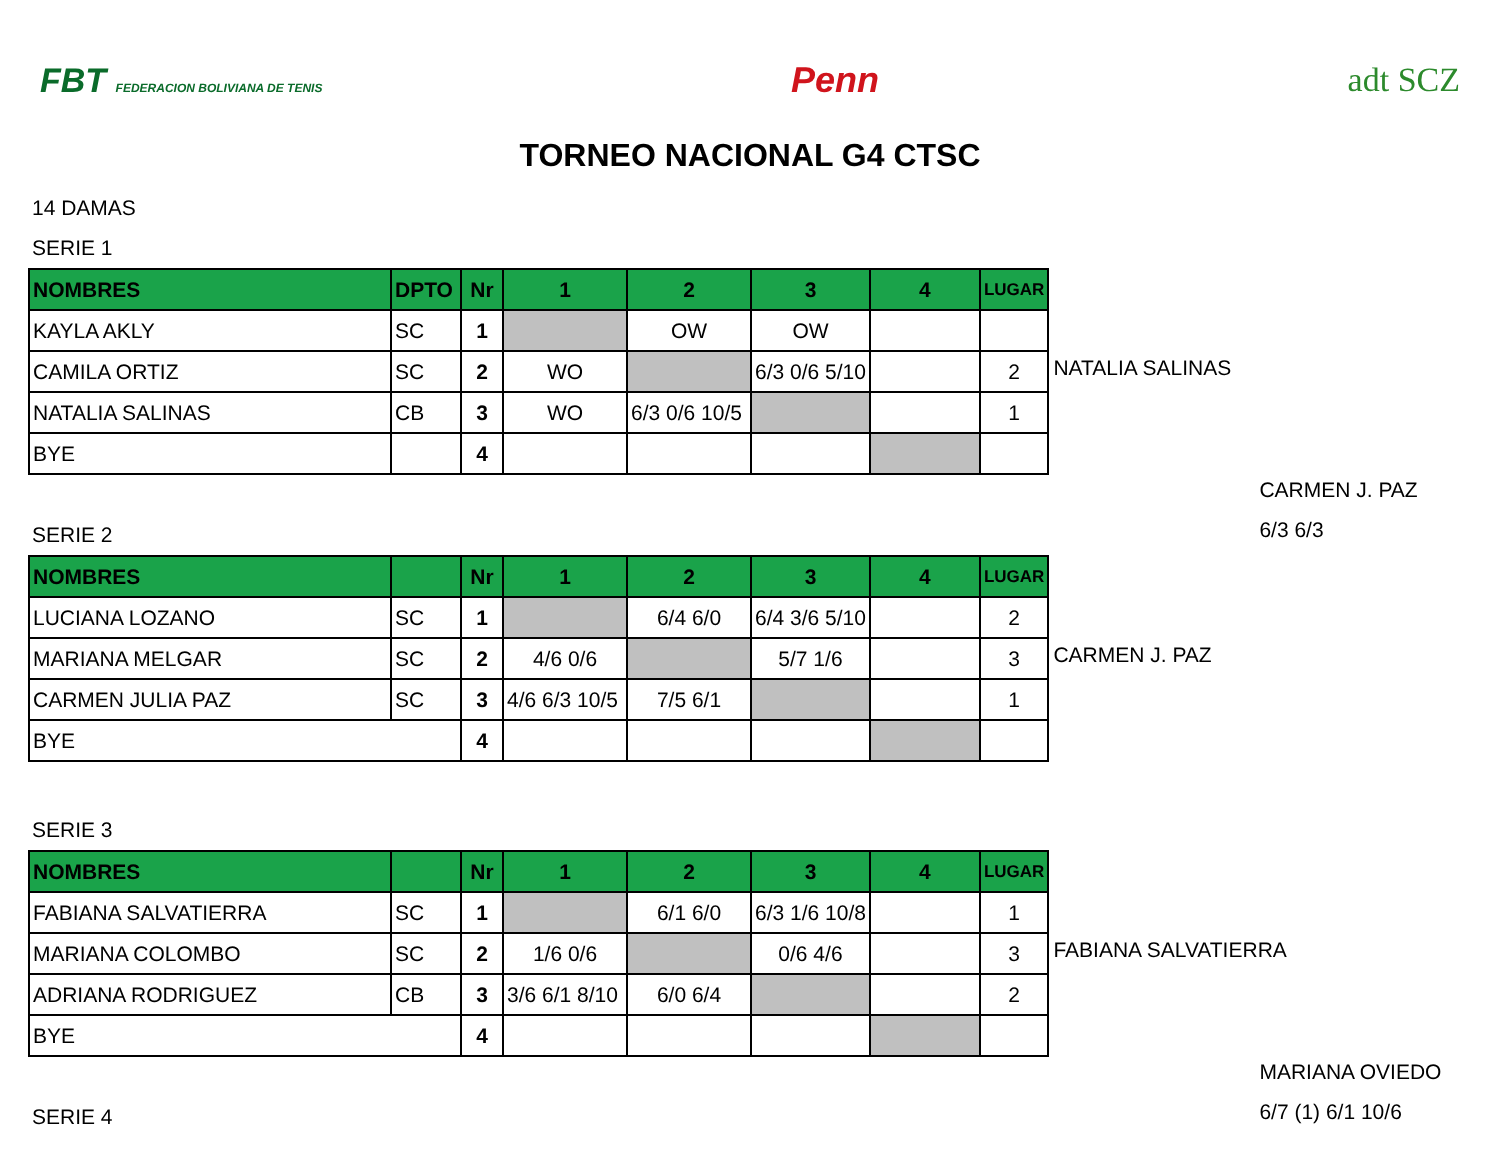FBT FEDERACION BOLIVIANA DE TENIS Penn adt SCZ
TORNEO NACIONAL G4 CTSC
14 DAMAS
SERIE 1
| NOMBRES | DPTO | Nr | 1 | 2 | 3 | 4 | LUGAR |
| KAYLA AKLY | SC | 1 | | OW | OW | | |
| CAMILA ORTIZ | SC | 2 | WO | | 6/3 0/6 5/10 | | 2 |
| NATALIA SALINAS | CB | 3 | WO | 6/3 0/6 10/5 | | | 1 |
| BYE | | 4 | | | | | |
NATALIA SALINAS
CARMEN J. PAZ
6/3 6/3
SERIE 2
| NOMBRES | | Nr | 1 | 2 | 3 | 4 | LUGAR |
| LUCIANA LOZANO | SC | 1 | | 6/4 6/0 | 6/4 3/6 5/10 | | 2 |
| MARIANA MELGAR | SC | 2 | 4/6 0/6 | | 5/7 1/6 | | 3 |
| CARMEN JULIA PAZ | SC | 3 | 4/6 6/3 10/5 | 7/5 6/1 | | | 1 |
| BYE | | 4 | | | | | |
CARMEN J. PAZ
SERIE 3
| NOMBRES | | Nr | 1 | 2 | 3 | 4 | LUGAR |
| FABIANA SALVATIERRA | SC | 1 | | 6/1 6/0 | 6/3 1/6 10/8 | | 1 |
| MARIANA COLOMBO | SC | 2 | 1/6 0/6 | | 0/6 4/6 | | 3 |
| ADRIANA RODRIGUEZ | CB | 3 | 3/6 6/1 8/10 | 6/0 6/4 | | | 2 |
| BYE | | 4 | | | | | |
FABIANA SALVATIERRA
MARIANA OVIEDO
6/7 (1) 6/1 10/6
SERIE 4